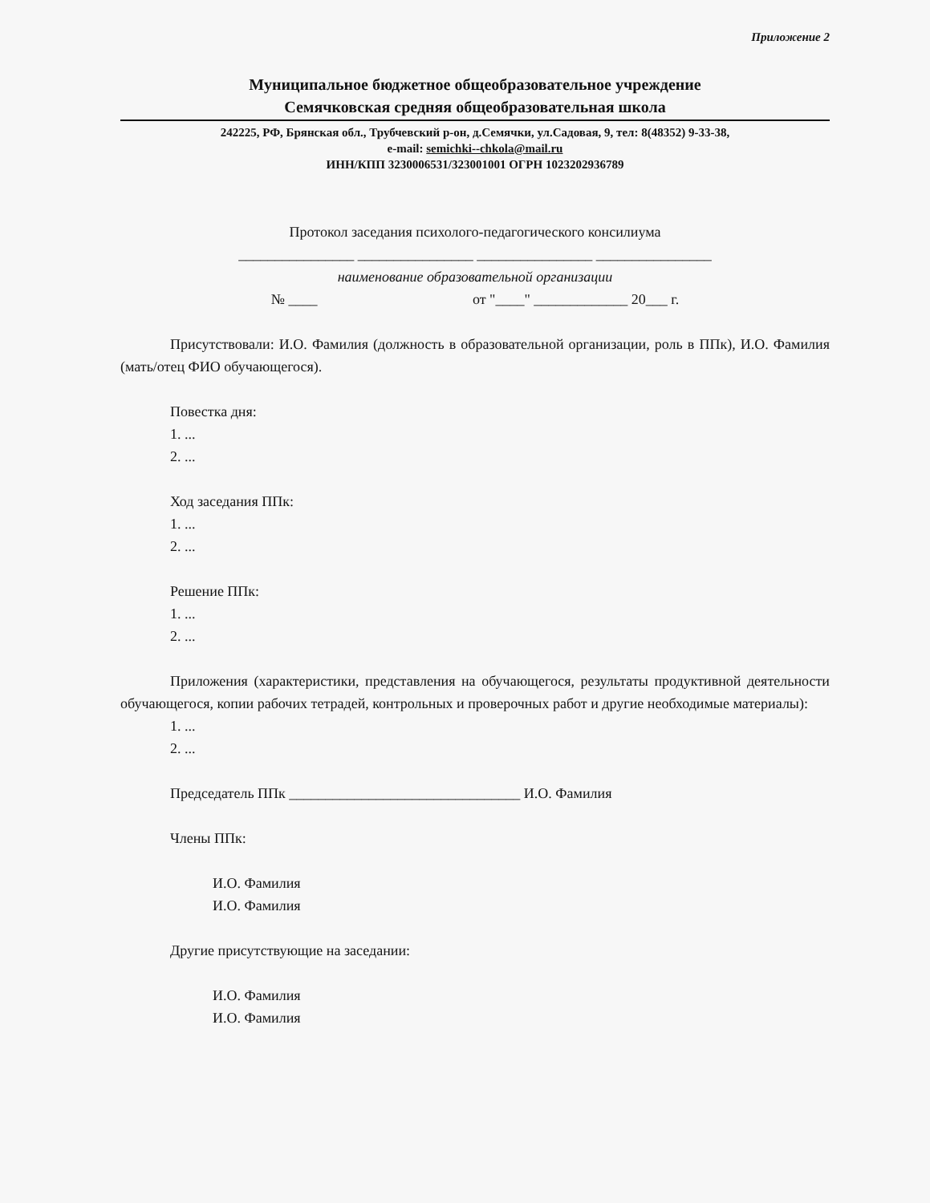Приложение 2
Муниципальное бюджетное общеобразовательное учреждение
Семячковская средняя общеобразовательная школа
242225, РФ, Брянская обл., Трубчевский р-он, д.Семячки, ул.Садовая, 9, тел: 8(48352) 9-33-38,
e-mail: semichki--chkola@mail.ru
ИНН/КПП 3230006531/323001001 ОГРН 1023202936789
Протокол заседания психолого-педагогического консилиума
________________ ________________ ________________ ________________
наименование образовательной организации
№ ____ от "____" _____________ 20___ г.
Присутствовали: И.О. Фамилия (должность в образовательной организации, роль в ППк), И.О. Фамилия (мать/отец ФИО обучающегося).
Повестка дня:
1. ...
2. ...
Ход заседания ППк:
1. ...
2. ...
Решение ППк:
1. ...
2. ...
Приложения (характеристики, представления на обучающегося, результаты продуктивной деятельности обучающегося, копии рабочих тетрадей, контрольных и проверочных работ и другие необходимые материалы):
1. ...
2. ...
Председатель ППк ________________________________ И.О. Фамилия
Члены ППк:
И.О. Фамилия
И.О. Фамилия
Другие присутствующие на заседании:
И.О. Фамилия
И.О. Фамилия